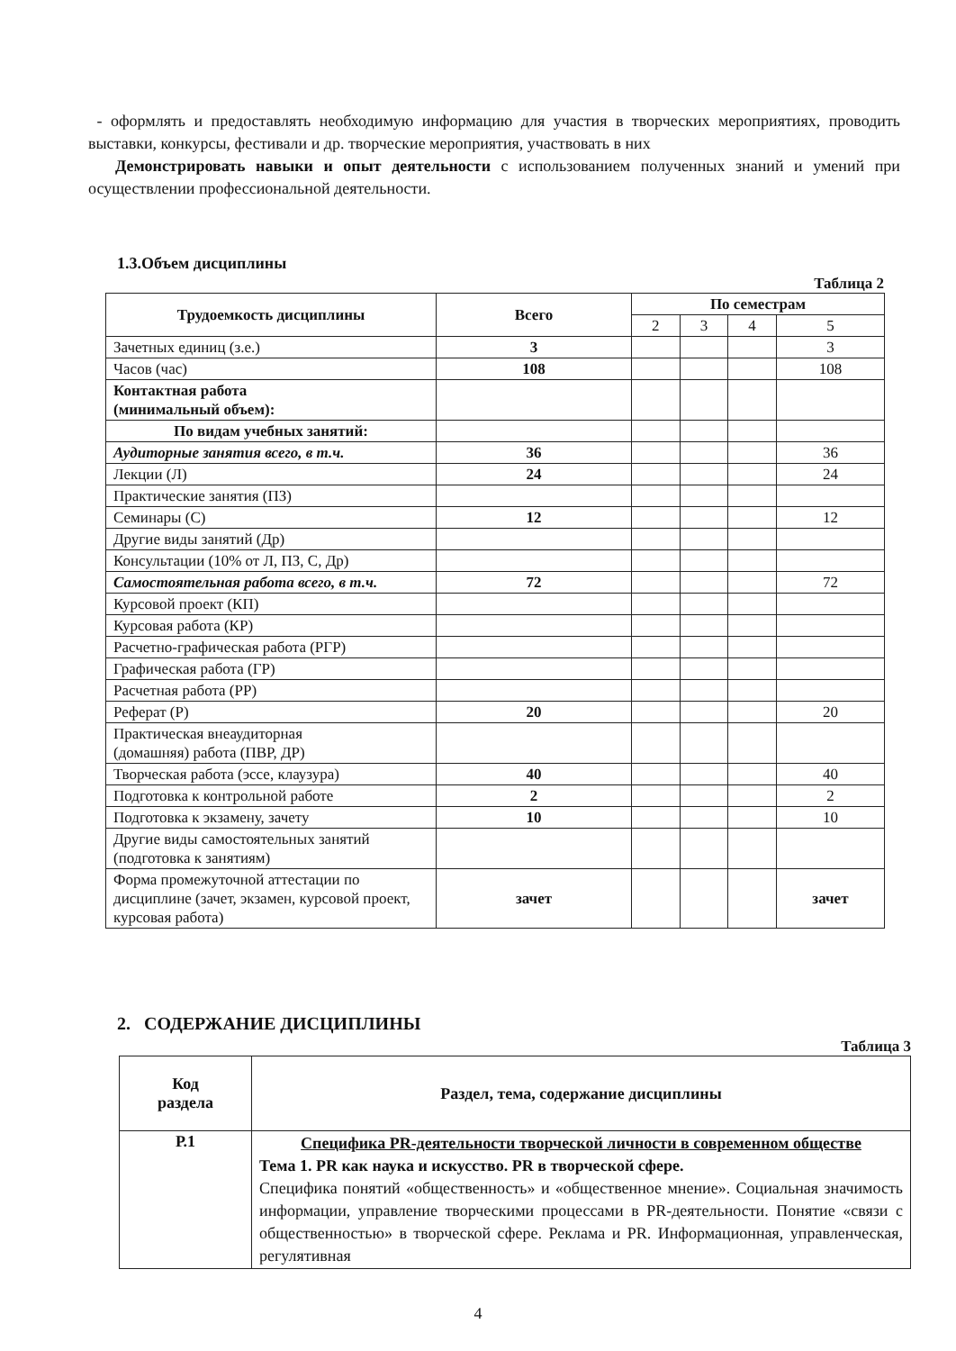- оформлять и предоставлять необходимую информацию для участия в творческих мероприятиях, проводить выставки, конкурсы, фестивали и др. творческие мероприятия, участвовать в них
Демонстрировать навыки и опыт деятельности с использованием полученных знаний и умений при осуществлении профессиональной деятельности.
1.3.Объем дисциплины
Таблица 2
| Трудоемкость дисциплины | Всего | По семестрам | | | |
| --- | --- | --- | --- | --- | --- |
| | | 2 | 3 | 4 | 5 |
| Зачетных единиц (з.е.) | 3 | | | | 3 |
| Часов (час) | 108 | | | | 108 |
| Контактная работа (минимальный объем): | | | | | |
| По видам учебных занятий: | | | | | |
| Аудиторные занятия всего, в т.ч. | 36 | | | | 36 |
| Лекции (Л) | 24 | | | | 24 |
| Практические занятия (ПЗ) | | | | | |
| Семинары (С) | 12 | | | | 12 |
| Другие виды занятий (Др) | | | | | |
| Консультации (10% от Л, ПЗ, С, Др) | | | | | |
| Самостоятельная работа всего, в т.ч. | 72 | | | | 72 |
| Курсовой проект (КП) | | | | | |
| Курсовая работа (КР) | | | | | |
| Расчетно-графическая работа (РГР) | | | | | |
| Графическая работа (ГР) | | | | | |
| Расчетная работа (РР) | | | | | |
| Реферат (Р) | 20 | | | | 20 |
| Практическая внеаудиторная (домашняя) работа (ПВР, ДР) | | | | | |
| Творческая работа (эссе, клаузура) | 40 | | | | 40 |
| Подготовка к контрольной работе | 2 | | | | 2 |
| Подготовка к экзамену, зачету | 10 | | | | 10 |
| Другие виды самостоятельных занятий (подготовка к занятиям) | | | | | |
| Форма промежуточной аттестации по дисциплине (зачет, экзамен, курсовой проект, курсовая работа) | зачет | | | | зачет |
2. СОДЕРЖАНИЕ ДИСЦИПЛИНЫ
Таблица 3
| Код раздела | Раздел, тема, содержание дисциплины |
| --- | --- |
| Р.1 | Специфика PR-деятельности творческой личности в современном обществе Тема 1. PR как наука и искусство. PR в творческой сфере. Специфика понятий «общественность» и «общественное мнение». Социальная значимость информации, управление творческими процессами в PR-деятельности. Понятие «связи с общественностью» в творческой сфере. Реклама и PR. Информационная, управленческая, регулятивная |
4